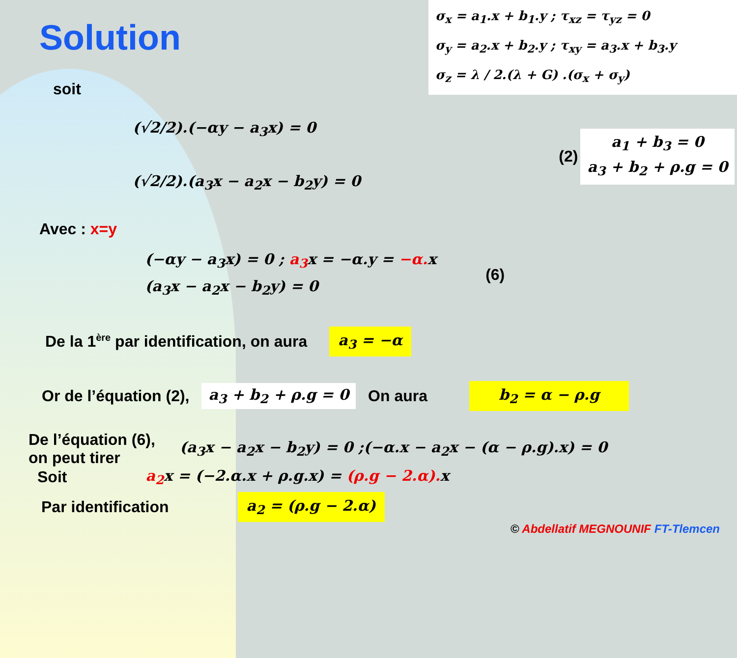Solution
σ<sub>x</sub> = a<sub>1</sub>.x + b<sub>1</sub>.y ; τ<sub>xz</sub> = τ<sub>yz</sub> = 0
σ<sub>y</sub> = a<sub>2</sub>.x + b<sub>2</sub>.y ; τ<sub>xy</sub> = a<sub>3</sub>.x + b<sub>3</sub>.y
σ<sub>z</sub> = λ / 2.(λ + G) .(σ<sub>x</sub> + σ<sub>y</sub>)
soit
(√2/2).(−αy − a<sub>3</sub>x) = 0
(√2/2).(a<sub>3</sub>x − a<sub>2</sub>x − b<sub>2</sub>y) = 0
(2) a<sub>1</sub> + b<sub>3</sub> = 0
a<sub>3</sub> + b<sub>2</sub> + ρ.g = 0
Avec : x=y
(−αy − a<sub>3</sub>x) = 0 ; a<sub>3</sub>x = −α.y = −α. x
(a<sub>3</sub>x − a<sub>2</sub>x − b<sub>2</sub>y) = 0
(6)
De la 1<sup>ère</sup> par identification, on aura a<sub>3</sub> = −α
Or de l’équation (2), a<sub>3</sub> + b<sub>2</sub> + ρ.g = 0 On aura b<sub>2</sub> = α − ρ.g
De l’équation (6),
on peut tirer (a<sub>3</sub>x − a<sub>2</sub>x − b<sub>2</sub>y) = 0 ;(−α.x − a<sub>2</sub>x − (α − ρ.g).x) = 0
Soit a<sub>2</sub>x = (−2.α.x + ρ.g.x) = (ρ.g − 2.α). x
Par identification a<sub>2</sub> = (ρ.g − 2.α)
© Abdellatif MEGNOUNIF FT-Tlemcen